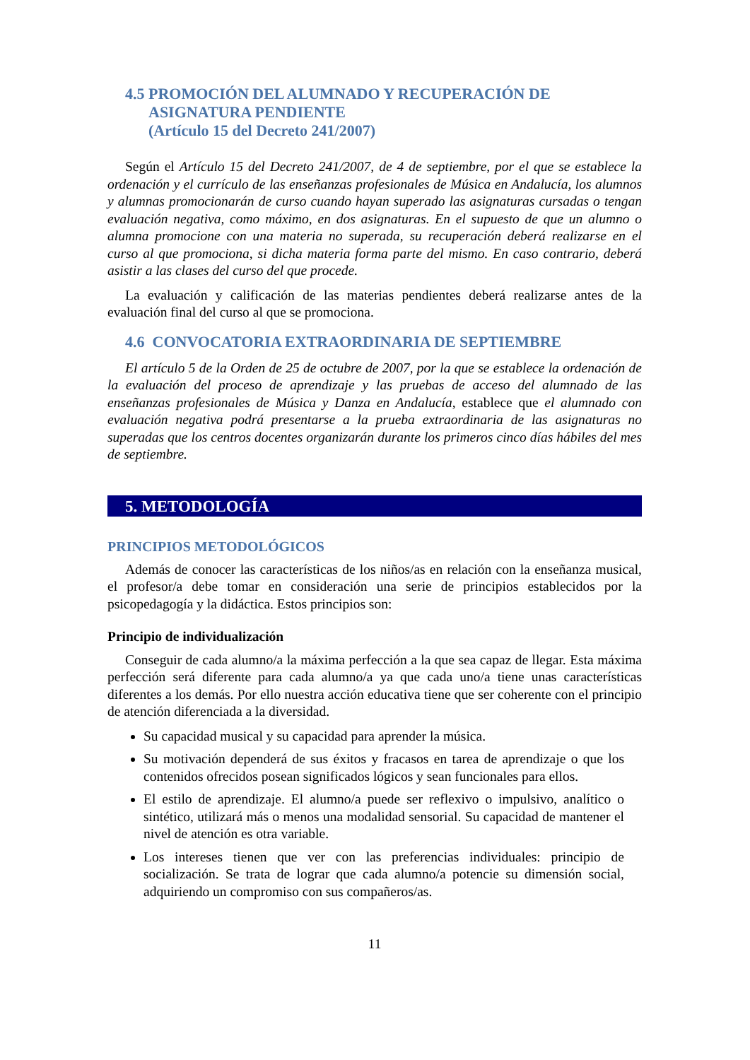4.5 PROMOCIÓN DEL ALUMNADO Y RECUPERACIÓN DE
ASIGNATURA PENDIENTE
(Artículo 15 del Decreto 241/2007)
Según el Artículo 15 del Decreto 241/2007, de 4 de septiembre, por el que se establece la ordenación y el currículo de las enseñanzas profesionales de Música en Andalucía, los alumnos y alumnas promocionarán de curso cuando hayan superado las asignaturas cursadas o tengan evaluación negativa, como máximo, en dos asignaturas. En el supuesto de que un alumno o alumna promocione con una materia no superada, su recuperación deberá realizarse en el curso al que promociona, si dicha materia forma parte del mismo. En caso contrario, deberá asistir a las clases del curso del que procede.
La evaluación y calificación de las materias pendientes deberá realizarse antes de la evaluación final del curso al que se promociona.
4.6 CONVOCATORIA EXTRAORDINARIA DE SEPTIEMBRE
El artículo 5 de la Orden de 25 de octubre de 2007, por la que se establece la ordenación de la evaluación del proceso de aprendizaje y las pruebas de acceso del alumnado de las enseñanzas profesionales de Música y Danza en Andalucía, establece que el alumnado con evaluación negativa podrá presentarse a la prueba extraordinaria de las asignaturas no superadas que los centros docentes organizarán durante los primeros cinco días hábiles del mes de septiembre.
5. METODOLOGÍA
PRINCIPIOS METODOLÓGICOS
Además de conocer las características de los niños/as en relación con la enseñanza musical, el profesor/a debe tomar en consideración una serie de principios establecidos por la psicopedagogía y la didáctica. Estos principios son:
Principio de individualización
Conseguir de cada alumno/a la máxima perfección a la que sea capaz de llegar. Esta máxima perfección será diferente para cada alumno/a ya que cada uno/a tiene unas características diferentes a los demás. Por ello nuestra acción educativa tiene que ser coherente con el principio de atención diferenciada a la diversidad.
Su capacidad musical y su capacidad para aprender la música.
Su motivación dependerá de sus éxitos y fracasos en tarea de aprendizaje o que los contenidos ofrecidos posean significados lógicos y sean funcionales para ellos.
El estilo de aprendizaje. El alumno/a puede ser reflexivo o impulsivo, analítico o sintético, utilizará más o menos una modalidad sensorial. Su capacidad de mantener el nivel de atención es otra variable.
Los intereses tienen que ver con las preferencias individuales: principio de socialización. Se trata de lograr que cada alumno/a potencie su dimensión social, adquiriendo un compromiso con sus compañeros/as.
11